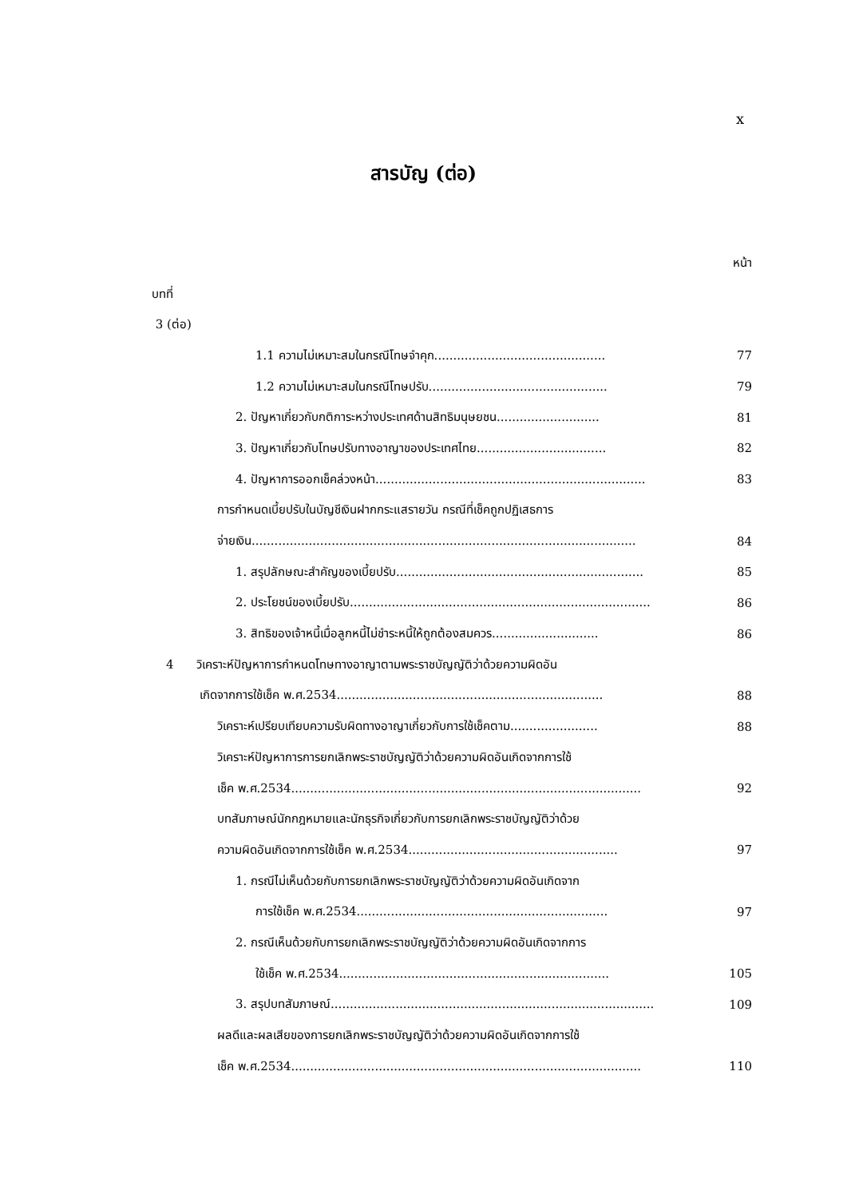x
สารบัญ (ต่อ)
หน้า
บทที่
3 (ต่อ)
1.1 ความไม่เหมาะสมในกรณีโทษจำคุก............................................. 77
1.2 ความไม่เหมาะสมในกรณีโทษปรับ............................................... 79
2. ปัญหาเกี่ยวกับกติการะหว่างประเทศด้านสิทธิมนุษยชน........................... 81
3. ปัญหาเกี่ยวกับโทษปรับทางอาญาของประเทศไทย.................................. 82
4. ปัญหาการออกเช็คล่วงหน้า....................................................................... 83
การกำหนดเบี้ยปรับในบัญชีเงินฝากกระแสรายวัน กรณีที่เช็คถูกปฏิเสธการ
จ่ายเงิน..................................................................................................... 84
1. สรุปลักษณะสำคัญของเบี้ยปรับ................................................................. 85
2. ประโยชน์ของเบี้ยปรับ............................................................................... 86
3. สิทธิของเจ้าหนี้เมื่อลูกหนี้ไม่ชำระหนี้ให้ถูกต้องสมควร............................ 86
4 วิเคราะห์ปัญหาการกำหนดโทษทางอาญาตามพระราชบัญญัติว่าด้วยความผิดอัน
เกิดจากการใช้เช็ค พ.ศ.2534...................................................................... 88
วิเคราะห์เปรียบเทียบความรับผิดทางอาญาเกี่ยวกับการใช้เช็คตาม....................... 88
วิเคราะห์ปัญหาการการยกเลิกพระราชบัญญัติว่าด้วยความผิดอันเกิดจากการใช้
เช็ค พ.ศ.2534............................................................................................ 92
บทสัมภาษณ์นักกฎหมายและนักธุรกิจเกี่ยวกับการยกเลิกพระราชบัญญัติว่าด้วย
ความผิดอันเกิดจากการใช้เช็ค พ.ศ.2534....................................................... 97
1. กรณีไม่เห็นด้วยกับการยกเลิกพระราชบัญญัติว่าด้วยความผิดอันเกิดจาก
การใช้เช็ค พ.ศ.2534.................................................................. 97
2. กรณีเห็นด้วยกับการยกเลิกพระราชบัญญัติว่าด้วยความผิดอันเกิดจากการ
ใช้เช็ค พ.ศ.2534....................................................................... 105
3. สรุปบทสัมภาษณ์..................................................................................... 109
ผลดีและผลเสียของการยกเลิกพระราชบัญญัติว่าด้วยความผิดอันเกิดจากการใช้
เช็ค พ.ศ.2534............................................................................................ 110